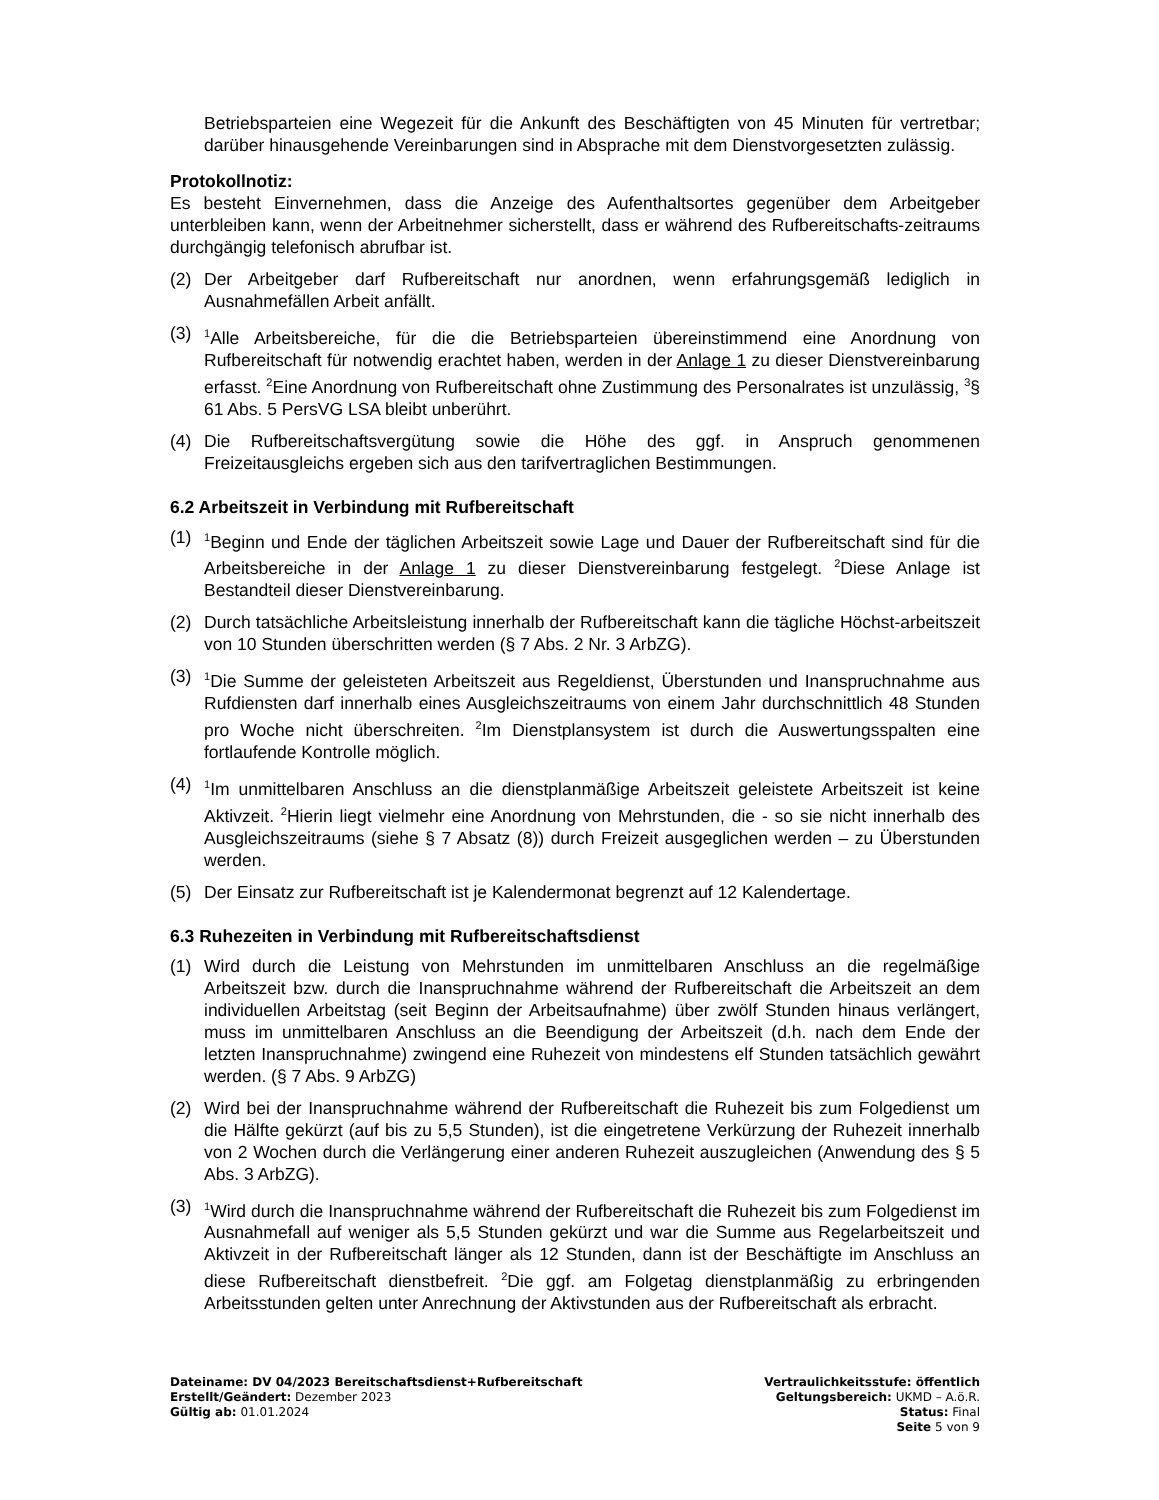Betriebsparteien eine Wegezeit für die Ankunft des Beschäftigten von 45 Minuten für vertretbar; darüber hinausgehende Vereinbarungen sind in Absprache mit dem Dienstvorgesetzten zulässig.
Protokollnotiz:
Es besteht Einvernehmen, dass die Anzeige des Aufenthaltsortes gegenüber dem Arbeitgeber unterbleiben kann, wenn der Arbeitnehmer sicherstellt, dass er während des Rufbereitschafts-zeitraums durchgängig telefonisch abrufbar ist.
(2) Der Arbeitgeber darf Rufbereitschaft nur anordnen, wenn erfahrungsgemäß lediglich in Ausnahmefällen Arbeit anfällt.
(3) <sup>1</sup>Alle Arbeitsbereiche, für die die Betriebsparteien übereinstimmend eine Anordnung von Rufbereitschaft für notwendig erachtet haben, werden in der Anlage 1 zu dieser Dienstvereinbarung erfasst. <sup>2</sup>Eine Anordnung von Rufbereitschaft ohne Zustimmung des Personalrates ist unzulässig, <sup>3</sup>§ 61 Abs. 5 PersVG LSA bleibt unberührt.
(4) Die Rufbereitschaftsvergütung sowie die Höhe des ggf. in Anspruch genommenen Freizeitausgleichs ergeben sich aus den tarifvertraglichen Bestimmungen.
6.2 Arbeitszeit in Verbindung mit Rufbereitschaft
(1) <sup>1</sup>Beginn und Ende der täglichen Arbeitszeit sowie Lage und Dauer der Rufbereitschaft sind für die Arbeitsbereiche in der Anlage 1 zu dieser Dienstvereinbarung festgelegt. <sup>2</sup>Diese Anlage ist Bestandteil dieser Dienstvereinbarung.
(2) Durch tatsächliche Arbeitsleistung innerhalb der Rufbereitschaft kann die tägliche Höchst-arbeitszeit von 10 Stunden überschritten werden (§ 7 Abs. 2 Nr. 3 ArbZG).
(3) <sup>1</sup>Die Summe der geleisteten Arbeitszeit aus Regeldienst, Überstunden und Inanspruchnahme aus Rufdiensten darf innerhalb eines Ausgleichszeitraums von einem Jahr durchschnittlich 48 Stunden pro Woche nicht überschreiten. <sup>2</sup>Im Dienstplansystem ist durch die Auswertungsspalten eine fortlaufende Kontrolle möglich.
(4) <sup>1</sup>Im unmittelbaren Anschluss an die dienstplanmäßige Arbeitszeit geleistete Arbeitszeit ist keine Aktivzeit. <sup>2</sup>Hierin liegt vielmehr eine Anordnung von Mehrstunden, die - so sie nicht innerhalb des Ausgleichszeitraums (siehe § 7 Absatz (8)) durch Freizeit ausgeglichen werden – zu Überstunden werden.
(5) Der Einsatz zur Rufbereitschaft ist je Kalendermonat begrenzt auf 12 Kalendertage.
6.3 Ruhezeiten in Verbindung mit Rufbereitschaftsdienst
(1) Wird durch die Leistung von Mehrstunden im unmittelbaren Anschluss an die regelmäßige Arbeitszeit bzw. durch die Inanspruchnahme während der Rufbereitschaft die Arbeitszeit an dem individuellen Arbeitstag (seit Beginn der Arbeitsaufnahme) über zwölf Stunden hinaus verlängert, muss im unmittelbaren Anschluss an die Beendigung der Arbeitszeit (d.h. nach dem Ende der letzten Inanspruchnahme) zwingend eine Ruhezeit von mindestens elf Stunden tatsächlich gewährt werden. (§ 7 Abs. 9 ArbZG)
(2) Wird bei der Inanspruchnahme während der Rufbereitschaft die Ruhezeit bis zum Folgedienst um die Hälfte gekürzt (auf bis zu 5,5 Stunden), ist die eingetretene Verkürzung der Ruhezeit innerhalb von 2 Wochen durch die Verlängerung einer anderen Ruhezeit auszugleichen (Anwendung des § 5 Abs. 3 ArbZG).
(3) <sup>1</sup>Wird durch die Inanspruchnahme während der Rufbereitschaft die Ruhezeit bis zum Folgedienst im Ausnahmefall auf weniger als 5,5 Stunden gekürzt und war die Summe aus Regelarbeitszeit und Aktivzeit in der Rufbereitschaft länger als 12 Stunden, dann ist der Beschäftigte im Anschluss an diese Rufbereitschaft dienstbefreit. <sup>2</sup>Die ggf. am Folgetag dienstplanmäßig zu erbringenden Arbeitsstunden gelten unter Anrechnung der Aktivstunden aus der Rufbereitschaft als erbracht.
Dateiname: DV 04/2023 Bereitschaftsdienst+Rufbereitschaft
Erstellt/Geändert: Dezember 2023
Gültig ab: 01.01.2024
Vertraulichkeitsstufe: öffentlich
Geltungsbereich: UKMD – A.ö.R.
Status: Final
Seite 5 von 9